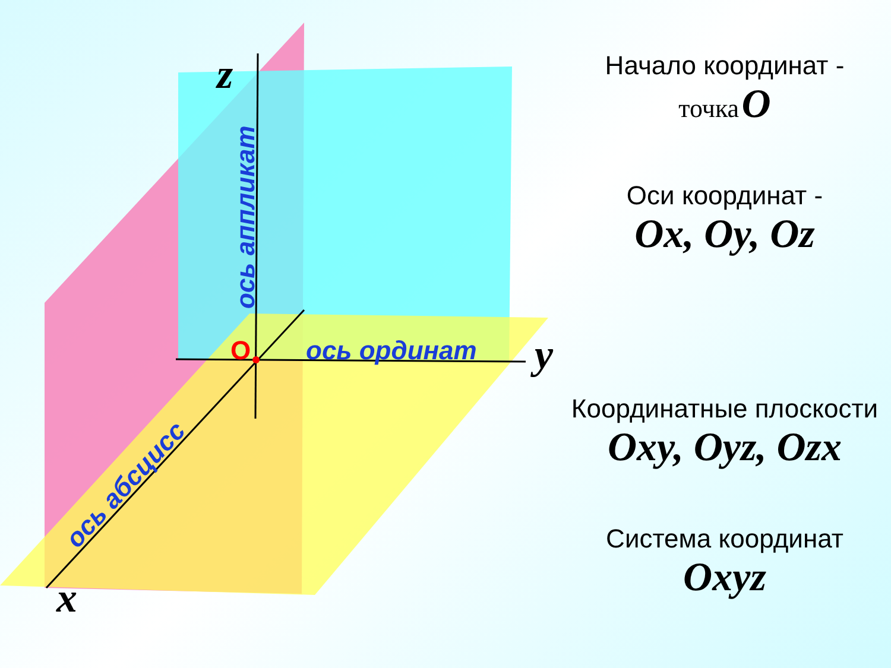z
y
x
O
ось ординат
ось аппликат
ось абсцисс
Начало координат -
точка O
Оси координат -
Ox, Oy, Oz
Координатные плоскости
Oxy, Oyz, Ozx
Система координат
Oxyz